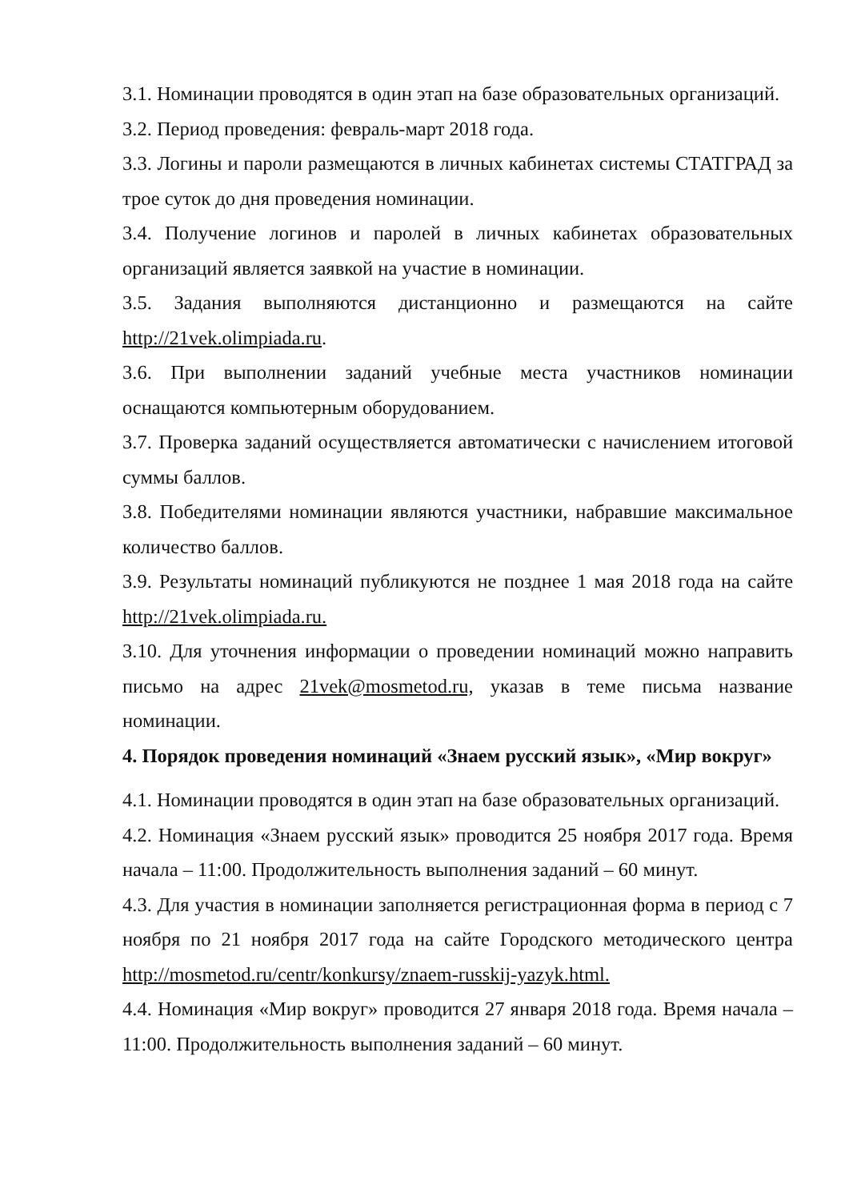3.1. Номинации проводятся в один этап на базе образовательных организаций.
3.2. Период проведения: февраль-март 2018 года.
3.3. Логины и пароли размещаются в личных кабинетах системы СТАТГРАД за трое суток до дня проведения номинации.
3.4. Получение логинов и паролей в личных кабинетах образовательных организаций является заявкой на участие в номинации.
3.5. Задания выполняются дистанционно и размещаются на сайте http://21vek.olimpiada.ru.
3.6. При выполнении заданий учебные места участников номинации оснащаются компьютерным оборудованием.
3.7. Проверка заданий осуществляется автоматически с начислением итоговой суммы баллов.
3.8. Победителями номинации являются участники, набравшие максимальное количество баллов.
3.9. Результаты номинаций публикуются не позднее 1 мая 2018 года на сайте http://21vek.olimpiada.ru.
3.10. Для уточнения информации о проведении номинаций можно направить письмо на адрес 21vek@mosmetod.ru, указав в теме письма название номинации.
4. Порядок проведения номинаций «Знаем русский язык», «Мир вокруг»
4.1. Номинации проводятся в один этап на базе образовательных организаций.
4.2. Номинация «Знаем русский язык» проводится 25 ноября 2017 года. Время начала – 11:00. Продолжительность выполнения заданий – 60 минут.
4.3. Для участия в номинации заполняется регистрационная форма в период с 7 ноября по 21 ноября 2017 года на сайте Городского методического центра http://mosmetod.ru/centr/konkursy/znaem-russkij-yazyk.html.
4.4. Номинация «Мир вокруг» проводится 27 января 2018 года. Время начала – 11:00. Продолжительность выполнения заданий – 60 минут.